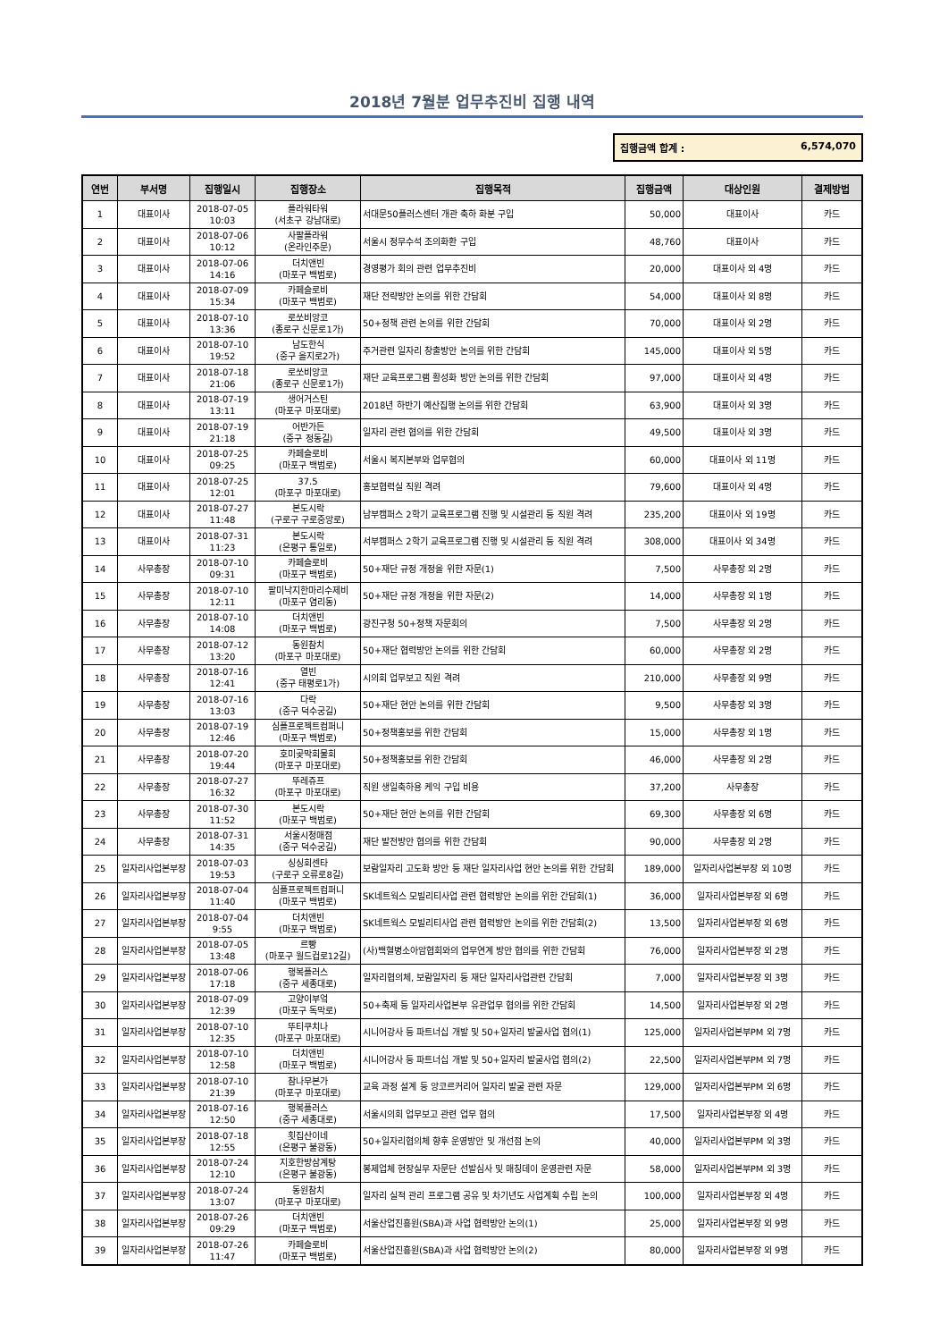2018년 7월분 업무추진비 집행 내역
집행금액 합계 : 6,574,070
| 연번 | 부서명 | 집행일시 | 집행장소 | 집행목적 | 집행금액 | 대상인원 | 결제방법 |
| --- | --- | --- | --- | --- | --- | --- | --- |
| 1 | 대표이사 | 2018-07-05 10:03 | 플라워타워 (서초구 강남대로) | 서대문50플러스센터 개관 축하 화분 구입 | 50,000 | 대표이사 | 카드 |
| 2 | 대표이사 | 2018-07-06 10:12 | 사팔플라워 (온라인주문) | 서울시 정무수석 조의화환 구입 | 48,760 | 대표이사 | 카드 |
| 3 | 대표이사 | 2018-07-06 14:16 | 더치앤빈 (마포구 백범로) | 경영평가 회의 관련 업무추진비 | 20,000 | 대표이사 외 4명 | 카드 |
| 4 | 대표이사 | 2018-07-09 15:34 | 카페슬로비 (마포구 백범로) | 재단 전략방안 논의를 위한 간담회 | 54,000 | 대표이사 외 8명 | 카드 |
| 5 | 대표이사 | 2018-07-10 13:36 | 로쏘비앙코 (종로구 신문로1가) | 50+정책 관련 논의를 위한 간담회 | 70,000 | 대표이사 외 2명 | 카드 |
| 6 | 대표이사 | 2018-07-10 19:52 | 남도한식 (중구 을지로2가) | 주거관련 일자리 창출방안 논의를 위한 간담회 | 145,000 | 대표이사 외 5명 | 카드 |
| 7 | 대표이사 | 2018-07-18 21:06 | 로쏘비앙코 (종로구 신문로1가) | 재단 교육프로그램 활성화 방안 논의를 위한 간담회 | 97,000 | 대표이사 외 4명 | 카드 |
| 8 | 대표이사 | 2018-07-19 13:11 | 생어거스틴 (마포구 마포대로) | 2018년 하반기 예산집행 논의를 위한 간담회 | 63,900 | 대표이사 외 3명 | 카드 |
| 9 | 대표이사 | 2018-07-19 21:18 | 어반가든 (중구 정동길) | 일자리 관련 협의를 위한 간담회 | 49,500 | 대표이사 외 3명 | 카드 |
| 10 | 대표이사 | 2018-07-25 09:25 | 카페슬로비 (마포구 백범로) | 서울시 복지본부와 업무협의 | 60,000 | 대표이사 외 11명 | 카드 |
| 11 | 대표이사 | 2018-07-25 12:01 | 37.5 (마포구 마포대로) | 홍보협력실 직원 격려 | 79,600 | 대표이사 외 4명 | 카드 |
| 12 | 대표이사 | 2018-07-27 11:48 | 본도시락 (구로구 구로중앙로) | 남부캠퍼스 2학기 교육프로그램 진행 및 시설관리 등 직원 격려 | 235,200 | 대표이사 외 19명 | 카드 |
| 13 | 대표이사 | 2018-07-31 11:23 | 본도시락 (은평구 통일로) | 서부캠퍼스 2학기 교육프로그램 진행 및 시설관리 등 직원 격려 | 308,000 | 대표이사 외 34명 | 카드 |
| 14 | 사무총장 | 2018-07-10 09:31 | 카페슬로비 (마포구 백범로) | 50+재단 규정 개정을 위한 자문(1) | 7,500 | 사무총장 외 2명 | 카드 |
| 15 | 사무총장 | 2018-07-10 12:11 | 팔미낙지한마리수제비 (마포구 염리동) | 50+재단 규정 개정을 위한 자문(2) | 14,000 | 사무총장 외 1명 | 카드 |
| 16 | 사무총장 | 2018-07-10 14:08 | 더치앤빈 (마포구 백범로) | 광진구청 50+정책 자문회의 | 7,500 | 사무총장 외 2명 | 카드 |
| 17 | 사무총장 | 2018-07-12 13:20 | 동원참치 (마포구 마포대로) | 50+재단 협력방안 논의를 위한 간담회 | 60,000 | 사무총장 외 2명 | 카드 |
| 18 | 사무총장 | 2018-07-16 12:41 | 열빈 (중구 태평로1가) | 시의회 업무보고 직원 격려 | 210,000 | 사무총장 외 9명 | 카드 |
| 19 | 사무총장 | 2018-07-16 13:03 | 다락 (중구 덕수궁길) | 50+재단 현안 논의를 위한 간담회 | 9,500 | 사무총장 외 3명 | 카드 |
| 20 | 사무총장 | 2018-07-19 12:46 | 심플프로젝트컴퍼니 (마포구 백범로) | 50+정책홍보를 위한 간담회 | 15,000 | 사무총장 외 1명 | 카드 |
| 21 | 사무총장 | 2018-07-20 19:44 | 호미곶막회물회 (마포구 마포대로) | 50+정책홍보를 위한 간담회 | 46,000 | 사무총장 외 2명 | 카드 |
| 22 | 사무총장 | 2018-07-27 16:32 | 뚜레쥬프 (마포구 마포대로) | 직원 생일축하용 케익 구입 비용 | 37,200 | 사무총장 | 카드 |
| 23 | 사무총장 | 2018-07-30 11:52 | 본도시락 (마포구 백범로) | 50+재단 현안 논의를 위한 간담회 | 69,300 | 사무총장 외 6명 | 카드 |
| 24 | 사무총장 | 2018-07-31 14:35 | 서울시청매점 (중구 덕수궁길) | 재단 발전방안 협의를 위한 간담회 | 90,000 | 사무총장 외 2명 | 카드 |
| 25 | 일자리사업본부장 | 2018-07-03 19:53 | 싱싱회센타 (구로구 오류로8길) | 보람일자리 고도화 방안 등 재단 일자리사업 현안 논의를 위한 간담회 | 189,000 | 일자리사업본부장 외 10명 | 카드 |
| 26 | 일자리사업본부장 | 2018-07-04 11:40 | 심플프로젝트컴퍼니 (마포구 백범로) | SK네트웍스 모빌리티사업 관련 협력방안 논의를 위한 간담회(1) | 36,000 | 일자리사업본부장 외 6명 | 카드 |
| 27 | 일자리사업본부장 | 2018-07-04 9:55 | 더치앤빈 (마포구 백범로) | SK네트웍스 모빌리티사업 관련 협력방안 논의를 위한 간담회(2) | 13,500 | 일자리사업본부장 외 6명 | 카드 |
| 28 | 일자리사업본부장 | 2018-07-05 13:48 | 르빵 (마포구 월드컵로12길) | (사)백혈병소아암협회와의 업무연계 방안 협의를 위한 간담회 | 76,000 | 일자리사업본부장 외 2명 | 카드 |
| 29 | 일자리사업본부장 | 2018-07-06 17:18 | 행복플러스 (중구 세종대로) | 일자리협의체, 보람일자리 등 재단 일자리사업관련 간담회 | 7,000 | 일자리사업본부장 외 3명 | 카드 |
| 30 | 일자리사업본부장 | 2018-07-09 12:39 | 고양이부엌 (마포구 독막로) | 50+축제 등 일자리사업본부 유관업무 협의를 위한 간담회 | 14,500 | 일자리사업본부장 외 2명 | 카드 |
| 31 | 일자리사업본부장 | 2018-07-10 12:35 | 뚜티쿠치나 (마포구 마포대로) | 시니어강사 등 파트너십 개발 및 50+일자리 발굴사업 협의(1) | 125,000 | 일자리사업본부PM 외 7명 | 카드 |
| 32 | 일자리사업본부장 | 2018-07-10 12:58 | 더치앤빈 (마포구 백범로) | 시니어강사 등 파트너십 개발 및 50+일자리 발굴사업 협의(2) | 22,500 | 일자리사업본부PM 외 7명 | 카드 |
| 33 | 일자리사업본부장 | 2018-07-10 21:39 | 참나무본가 (마포구 마포대로) | 교육 과정 설계 등 앙코르커리어 일자리 발굴 관련 자문 | 129,000 | 일자리사업본부PM 외 6명 | 카드 |
| 34 | 일자리사업본부장 | 2018-07-16 12:50 | 행복플러스 (중구 세종대로) | 서울시의회 업무보고 관련 업무 협의 | 17,500 | 일자리사업본부장 외 4명 | 카드 |
| 35 | 일자리사업본부장 | 2018-07-18 12:55 | 횟집산이네 (은평구 불광동) | 50+일자리협의체 향후 운영방안 및 개선점 논의 | 40,000 | 일자리사업본부PM 외 3명 | 카드 |
| 36 | 일자리사업본부장 | 2018-07-24 12:10 | 지호한방삼계탕 (은평구 불광동) | 봉제업체 현장실무 자문단 선발심사 및 매칭데이 운영관련 자문 | 58,000 | 일자리사업본부PM 외 3명 | 카드 |
| 37 | 일자리사업본부장 | 2018-07-24 13:07 | 동원참치 (마포구 마포대로) | 일자리 실적 관리 프로그램 공유 및 차기년도 사업계획 수립 논의 | 100,000 | 일자리사업본부장 외 4명 | 카드 |
| 38 | 일자리사업본부장 | 2018-07-26 09:29 | 더치앤빈 (마포구 백범로) | 서울산업진흥원(SBA)과 사업 협력방안 논의(1) | 25,000 | 일자리사업본부장 외 9명 | 카드 |
| 39 | 일자리사업본부장 | 2018-07-26 11:47 | 카페슬로비 (마포구 백범로) | 서울산업진흥원(SBA)과 사업 협력방안 논의(2) | 80,000 | 일자리사업본부장 외 9명 | 카드 |